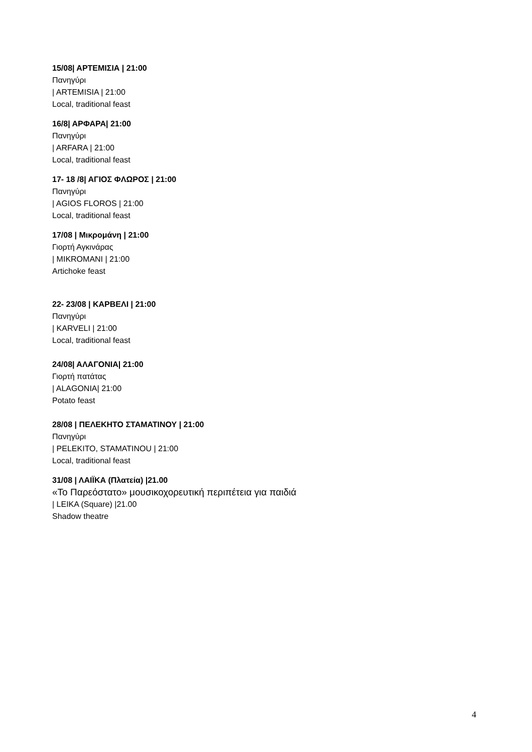15/08| ΑΡΤΕΜΙΣΙΑ | 21:00
Πανηγύρι
| ARTEMISIA | 21:00
Local, traditional feast
16/8| ΑΡΦΑΡΑ| 21:00
Πανηγύρι
| ARFARA | 21:00
Local, traditional feast
17- 18 /8| ΑΓΙΟΣ ΦΛΩΡΟΣ | 21:00
Πανηγύρι
| AGIOS FLOROS | 21:00
Local, traditional feast
17/08 | Μικρομάνη | 21:00
Γιορτή Αγκινάρας
| MIKROMANI | 21:00
Artichoke feast
22- 23/08 | ΚΑΡΒΕΛΙ | 21:00
Πανηγύρι
| KARVELI | 21:00
Local, traditional feast
24/08| ΑΛΑΓΟΝΙΑ| 21:00
Γιορτή πατάτας
| ALAGONIA| 21:00
Potato feast
28/08 | ΠΕΛΕΚΗΤΟ ΣΤΑΜΑΤΙΝΟΥ | 21:00
Πανηγύρι
| PELEKITO, STAMATINOU | 21:00
Local, traditional feast
31/08 | ΛΑΙΪΚΑ (Πλατεία) |21.00
«Το Παρεόστατο» μουσικοχορευτική περιπέτεια για παιδιά
| LEIKA (Square) |21.00
Shadow theatre
4